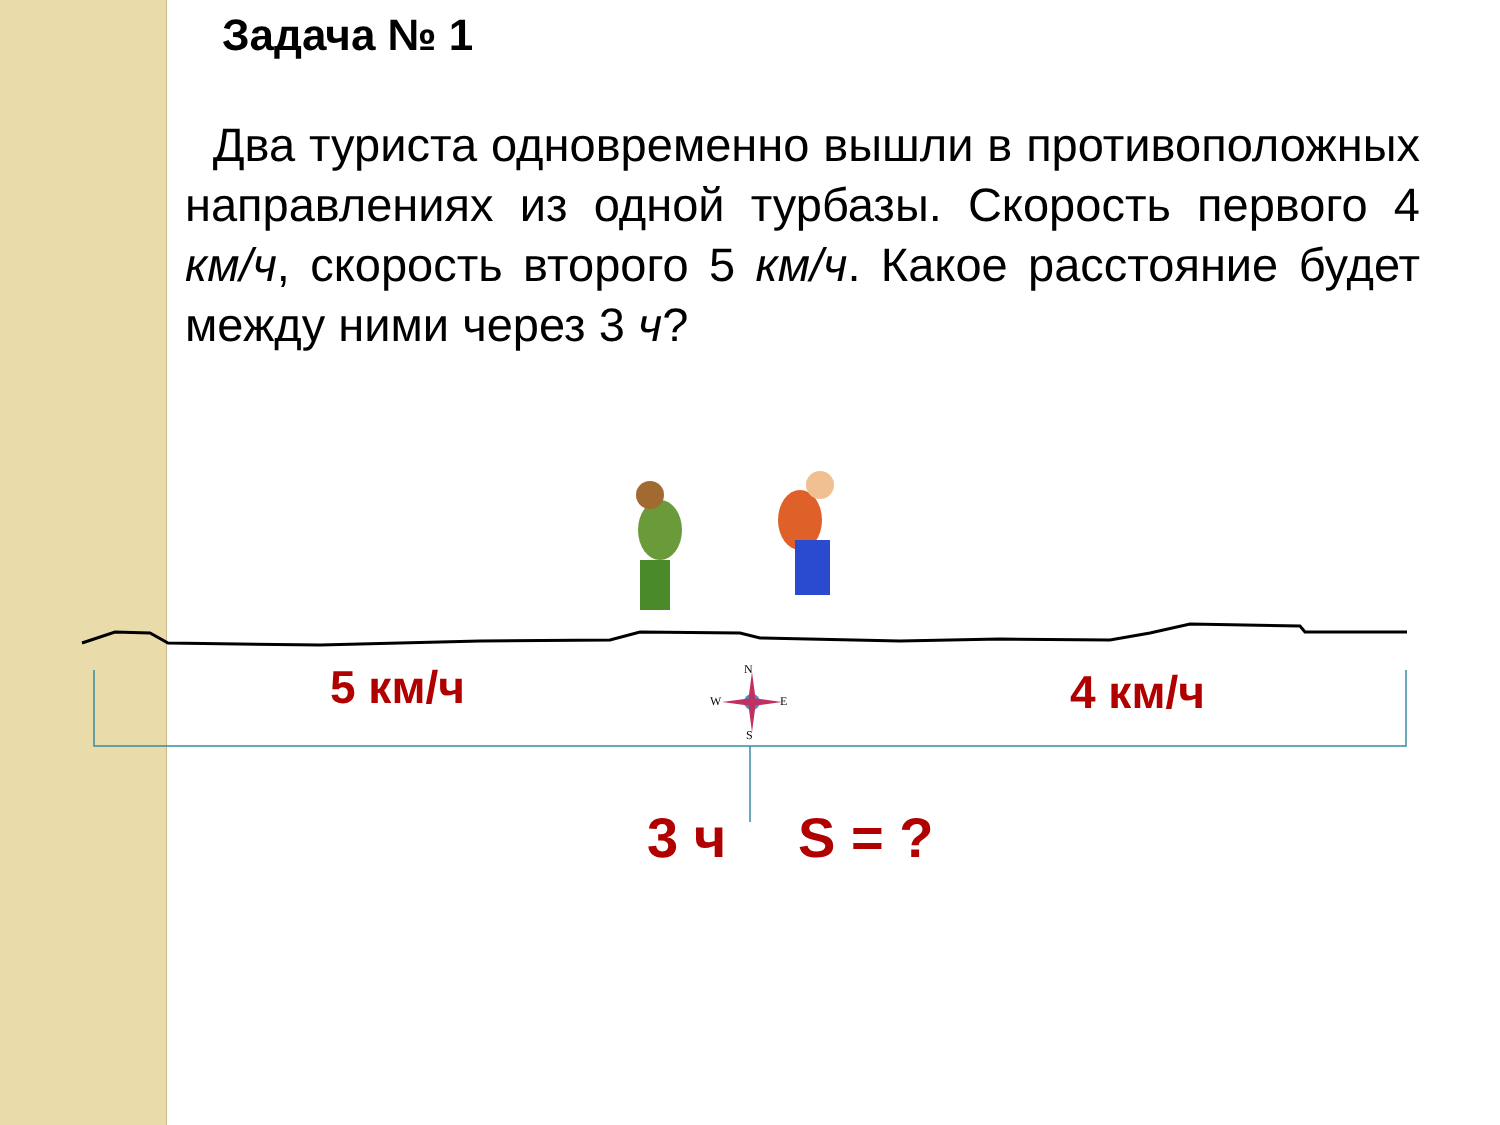Задача № 1
Два туриста одновременно вышли в противоположных направлениях из одной турбазы. Скорость первого 4 км/ч, скорость второго 5 км/ч. Какое расстояние будет между ними через 3 ч?
5 км/ч 4 км/ч
N
W E
S
3 ч S = ?